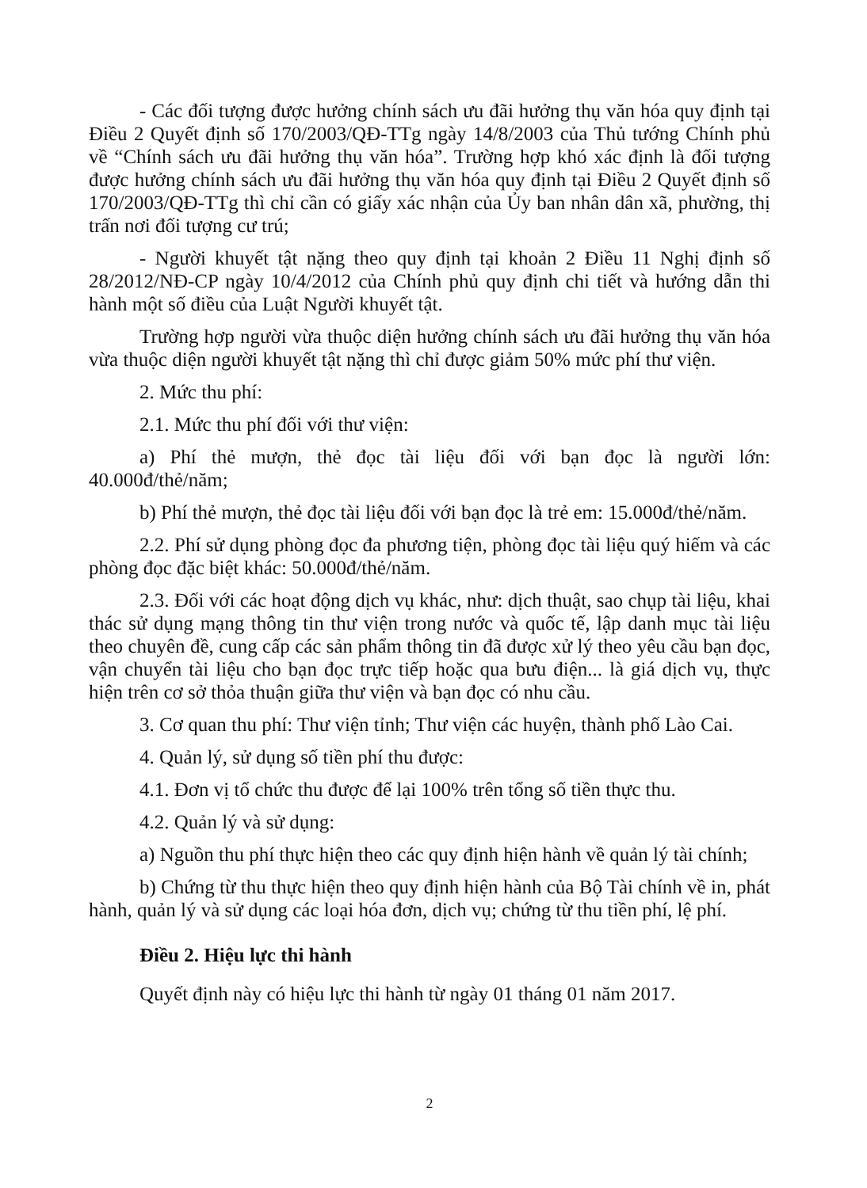- Các đối tượng được hưởng chính sách ưu đãi hưởng thụ văn hóa quy định tại Điều 2 Quyết định số 170/2003/QĐ-TTg ngày 14/8/2003 của Thủ tướng Chính phủ về “Chính sách ưu đãi hưởng thụ văn hóa”. Trường hợp khó xác định là đối tượng được hưởng chính sách ưu đãi hưởng thụ văn hóa quy định tại Điều 2 Quyết định số 170/2003/QĐ-TTg thì chỉ cần có giấy xác nhận của Ủy ban nhân dân xã, phường, thị trấn nơi đối tượng cư trú;
- Người khuyết tật nặng theo quy định tại khoản 2 Điều 11 Nghị định số 28/2012/NĐ-CP ngày 10/4/2012 của Chính phủ quy định chi tiết và hướng dẫn thi hành một số điều của Luật Người khuyết tật.
Trường hợp người vừa thuộc diện hưởng chính sách ưu đãi hưởng thụ văn hóa vừa thuộc diện người khuyết tật nặng thì chỉ được giảm 50% mức phí thư viện.
2. Mức thu phí:
2.1. Mức thu phí đối với thư viện:
a) Phí thẻ mượn, thẻ đọc tài liệu đối với bạn đọc là người lớn: 40.000đ/thẻ/năm;
b) Phí thẻ mượn, thẻ đọc tài liệu đối với bạn đọc là trẻ em: 15.000đ/thẻ/năm.
2.2. Phí sử dụng phòng đọc đa phương tiện, phòng đọc tài liệu quý hiếm và các phòng đọc đặc biệt khác: 50.000đ/thẻ/năm.
2.3. Đối với các hoạt động dịch vụ khác, như: dịch thuật, sao chụp tài liệu, khai thác sử dụng mạng thông tin thư viện trong nước và quốc tế, lập danh mục tài liệu theo chuyên đề, cung cấp các sản phẩm thông tin đã được xử lý theo yêu cầu bạn đọc, vận chuyển tài liệu cho bạn đọc trực tiếp hoặc qua bưu điện... là giá dịch vụ, thực hiện trên cơ sở thỏa thuận giữa thư viện và bạn đọc có nhu cầu.
3. Cơ quan thu phí: Thư viện tỉnh; Thư viện các huyện, thành phố Lào Cai.
4. Quản lý, sử dụng số tiền phí thu được:
4.1. Đơn vị tổ chức thu được để lại 100% trên tổng số tiền thực thu.
4.2. Quản lý và sử dụng:
a) Nguồn thu phí thực hiện theo các quy định hiện hành về quản lý tài chính;
b) Chứng từ thu thực hiện theo quy định hiện hành của Bộ Tài chính về in, phát hành, quản lý và sử dụng các loại hóa đơn, dịch vụ; chứng từ thu tiền phí, lệ phí.
Điều 2. Hiệu lực thi hành
Quyết định này có hiệu lực thi hành từ ngày 01 tháng 01 năm 2017.
2